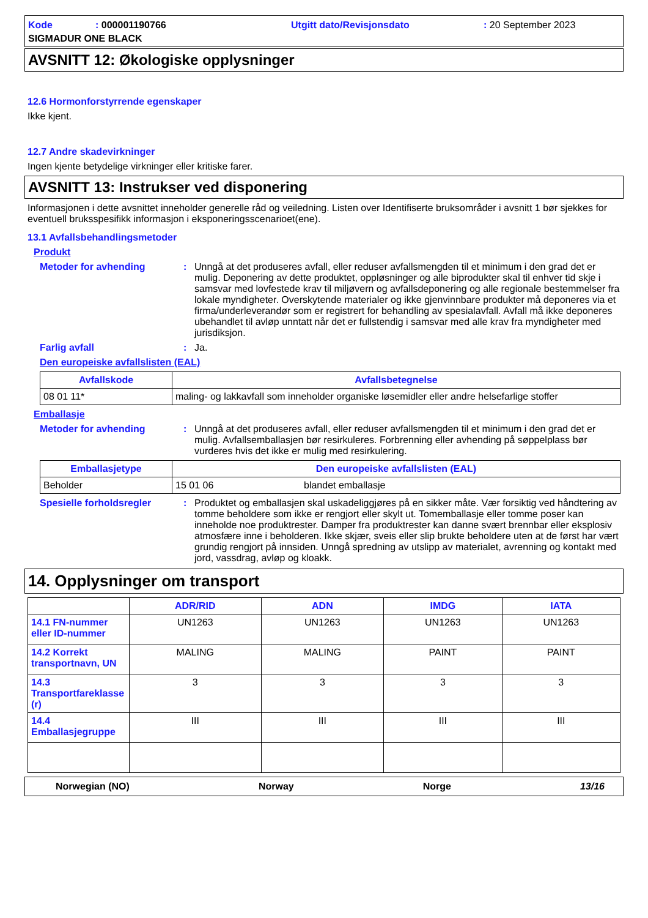Kode: 000001190766 Utgitt dato/Revisjonsdato: 20 September 2023 SIGMADUR ONE BLACK
AVSNITT 12: Økologiske opplysninger
12.6 Hormonforstyrrende egenskaper
Ikke kjent.
12.7 Andre skadevirkninger
Ingen kjente betydelige virkninger eller kritiske farer.
AVSNITT 13: Instrukser ved disponering
Informasjonen i dette avsnittet inneholder generelle råd og veiledning. Listen over Identifiserte bruksområder i avsnitt 1 bør sjekkes for eventuell bruksspesifikk informasjon i eksponeringsscenarioet(ene).
13.1 Avfallsbehandlingsmetoder
Produkt
Metoder for avhending: Unngå at det produseres avfall, eller reduser avfallsmengden til et minimum i den grad det er mulig. Deponering av dette produktet, oppløsninger og alle biprodukter skal til enhver tid skje i samsvar med lovfestede krav til miljøvern og avfallsdeponering og alle regionale bestemmelser fra lokale myndigheter. Overskytende materialer og ikke gjenvinnbare produkter må deponeres via et firma/underleverandør som er registrert for behandling av spesialavfall. Avfall må ikke deponeres ubehandlet til avløp unntatt når det er fullstendig i samsvar med alle krav fra myndigheter med jurisdiksjon.
Farlig avfall: Ja.
Den europeiske avfallslisten (EAL)
| Avfallskode | Avfallsbetegnelse |
| --- | --- |
| 08 01 11* | maling- og lakkavfall som inneholder organiske løsemidler eller andre helsefarlige stoffer |
Emballasje
Metoder for avhending: Unngå at det produseres avfall, eller reduser avfallsmengden til et minimum i den grad det er mulig. Avfallsemballasjen bør resirkuleres. Forbrenning eller avhending på søppelplass bør vurderes hvis det ikke er mulig med resirkulering.
| Emballasjetype | Den europeiske avfallslisten (EAL) | |
| --- | --- | --- |
| Beholder | 15 01 06 | blandet emballasje |
Spesielle forholdsregler: Produktet og emballasjen skal uskadeliggjøres på en sikker måte. Vær forsiktig ved håndtering av tomme beholdere som ikke er rengjort eller skylt ut. Tomemballasje eller tomme poser kan inneholde noe produktrester. Damper fra produktrester kan danne svært brennbar eller eksplosiv atmosfære inne i beholderen. Ikke skjær, sveis eller slip brukte beholdere uten at de først har vært grundig rengjort på innsiden. Unngå spredning av utslipp av materialet, avrenning og kontakt med jord, vassdrag, avløp og kloakk.
14. Opplysninger om transport
| | ADR/RID | ADN | IMDG | IATA |
| --- | --- | --- | --- | --- |
| 14.1 FN-nummer eller ID-nummer | UN1263 | UN1263 | UN1263 | UN1263 |
| 14.2 Korrekt transportnavn, UN | MALING | MALING | PAINT | PAINT |
| 14.3 Transportfareklasse (r) | 3 | 3 | 3 | 3 |
| 14.4 Emballasjegruppe | III | III | III | III |
Norwegian (NO) Norway Norge 13/16